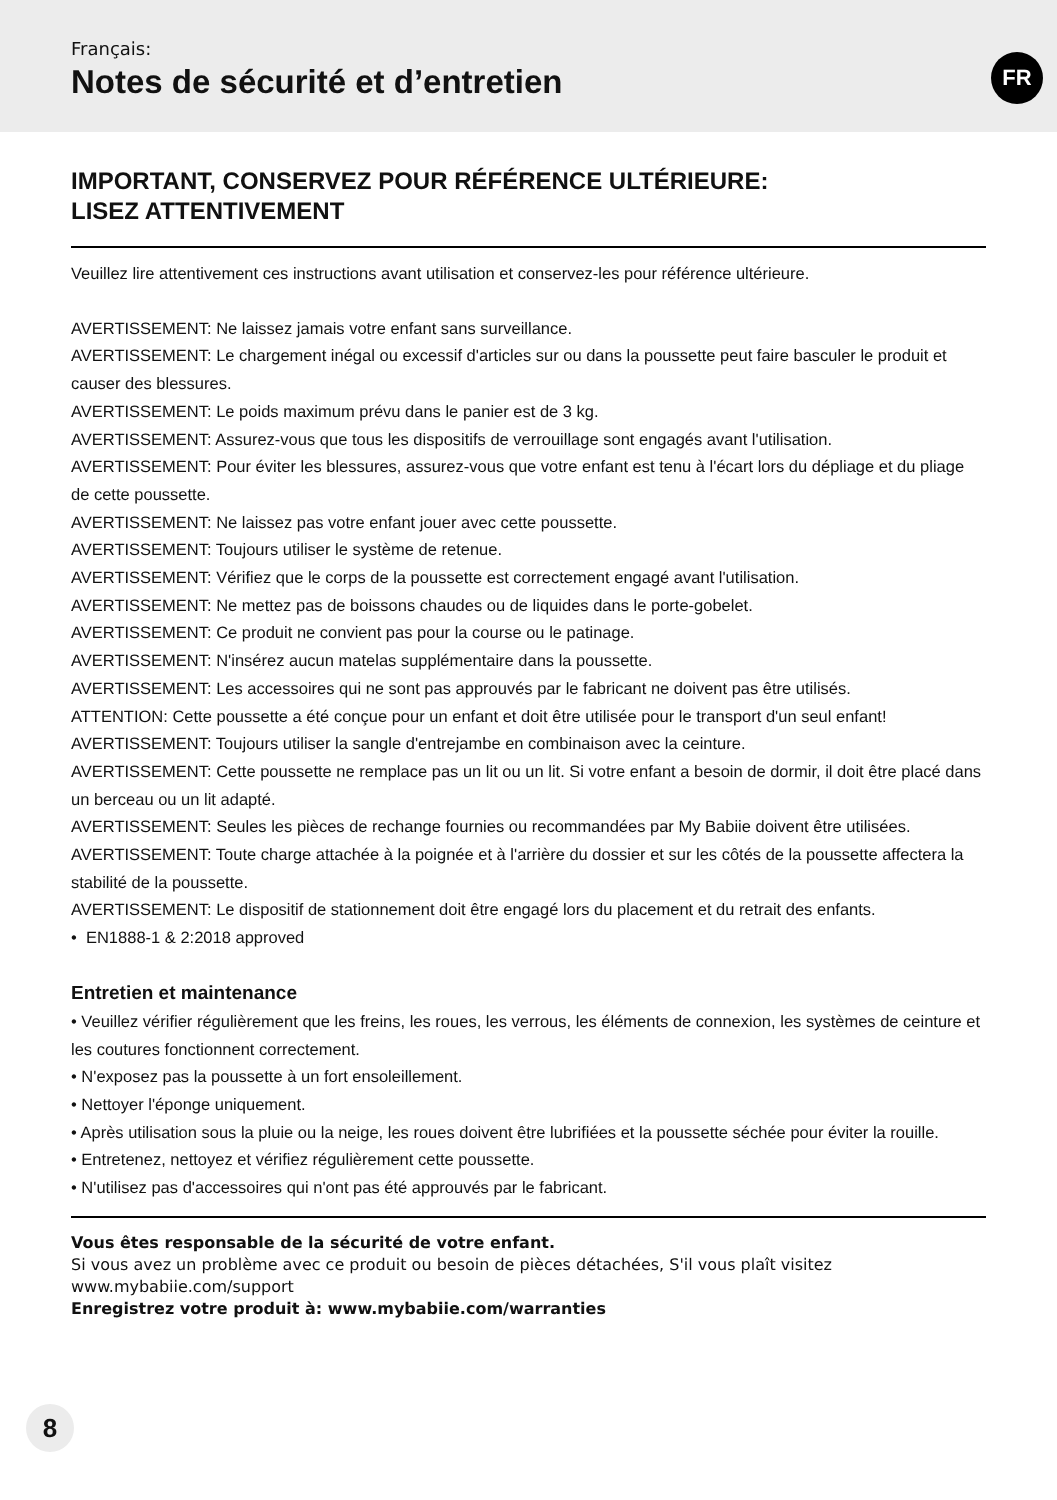Français:
Notes de sécurité et d’entretien
FR
IMPORTANT, CONSERVEZ POUR RÉFÉRENCE ULTÉRIEURE:
LISEZ ATTENTIVEMENT
Veuillez lire attentivement ces instructions avant utilisation et conservez-les pour référence ultérieure.
AVERTISSEMENT: Ne laissez jamais votre enfant sans surveillance.
AVERTISSEMENT: Le chargement inégal ou excessif d'articles sur ou dans la poussette peut faire basculer le produit et causer des blessures.
AVERTISSEMENT: Le poids maximum prévu dans le panier est de 3 kg.
AVERTISSEMENT: Assurez-vous que tous les dispositifs de verrouillage sont engagés avant l'utilisation.
AVERTISSEMENT: Pour éviter les blessures, assurez-vous que votre enfant est tenu à l'écart lors du dépliage et du pliage de cette poussette.
AVERTISSEMENT: Ne laissez pas votre enfant jouer avec cette poussette.
AVERTISSEMENT: Toujours utiliser le système de retenue.
AVERTISSEMENT: Vérifiez que le corps de la poussette est correctement engagé avant l'utilisation.
AVERTISSEMENT: Ne mettez pas de boissons chaudes ou de liquides dans le porte-gobelet.
AVERTISSEMENT: Ce produit ne convient pas pour la course ou le patinage.
AVERTISSEMENT: N'insérez aucun matelas supplémentaire dans la poussette.
AVERTISSEMENT: Les accessoires qui ne sont pas approuvés par le fabricant ne doivent pas être utilisés.
ATTENTION: Cette poussette a été conçue pour un enfant et doit être utilisée pour le transport d'un seul enfant!
AVERTISSEMENT: Toujours utiliser la sangle d'entrejambe en combinaison avec la ceinture.
AVERTISSEMENT: Cette poussette ne remplace pas un lit ou un lit. Si votre enfant a besoin de dormir, il doit être placé dans un berceau ou un lit adapté.
AVERTISSEMENT: Seules les pièces de rechange fournies ou recommandées par My Babiie doivent être utilisées.
AVERTISSEMENT: Toute charge attachée à la poignée et à l'arrière du dossier et sur les côtés de la poussette affectera la stabilité de la poussette.
AVERTISSEMENT: Le dispositif de stationnement doit être engagé lors du placement et du retrait des enfants.
• EN1888-1 & 2:2018 approved
Entretien et maintenance
• Veuillez vérifier régulièrement que les freins, les roues, les verrous, les éléments de connexion, les systèmes de ceinture et les coutures fonctionnent correctement.
• N'exposez pas la poussette à un fort ensoleillement.
• Nettoyer l'éponge uniquement.
• Après utilisation sous la pluie ou la neige, les roues doivent être lubrifiées et la poussette séchée pour éviter la rouille.
• Entretenez, nettoyez et vérifiez régulièrement cette poussette.
• N'utilisez pas d'accessoires qui n'ont pas été approuvés par le fabricant.
Vous êtes responsable de la sécurité de votre enfant.
Si vous avez un problème avec ce produit ou besoin de pièces détachées, S'il vous plaît visitez
www.mybabiie.com/support
Enregistrez votre produit à: www.mybabiie.com/warranties
8